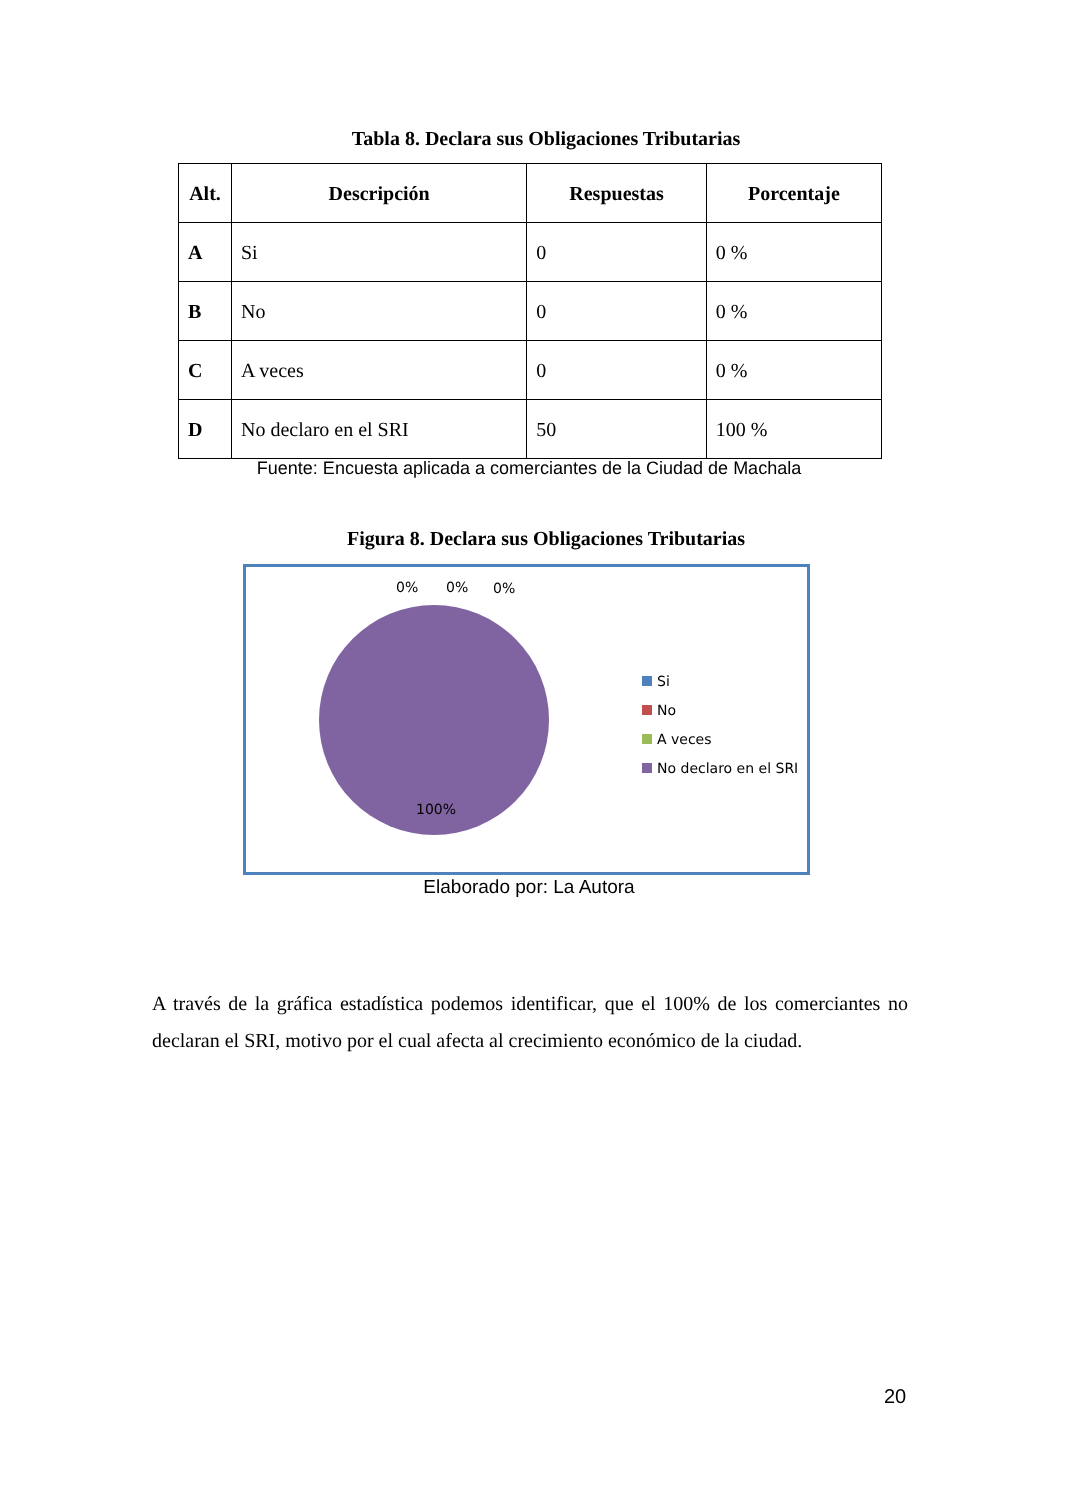Tabla 8. Declara sus Obligaciones Tributarias
| Alt. | Descripción | Respuestas | Porcentaje |
| --- | --- | --- | --- |
| A | Si | 0 | 0 % |
| B | No | 0 | 0 % |
| C | A veces | 0 | 0 % |
| D | No declaro en el SRI | 50 | 100 % |
Fuente: Encuesta aplicada a comerciantes de la Ciudad de Machala
Figura 8. Declara sus Obligaciones Tributarias
0% 0% 0%
100%
Si
No
A veces
No declaro en el SRI
Elaborado por: La Autora
A través de la gráfica estadística podemos identificar, que el 100% de los comerciantes no declaran el SRI, motivo por el cual afecta al crecimiento económico de la ciudad.
20